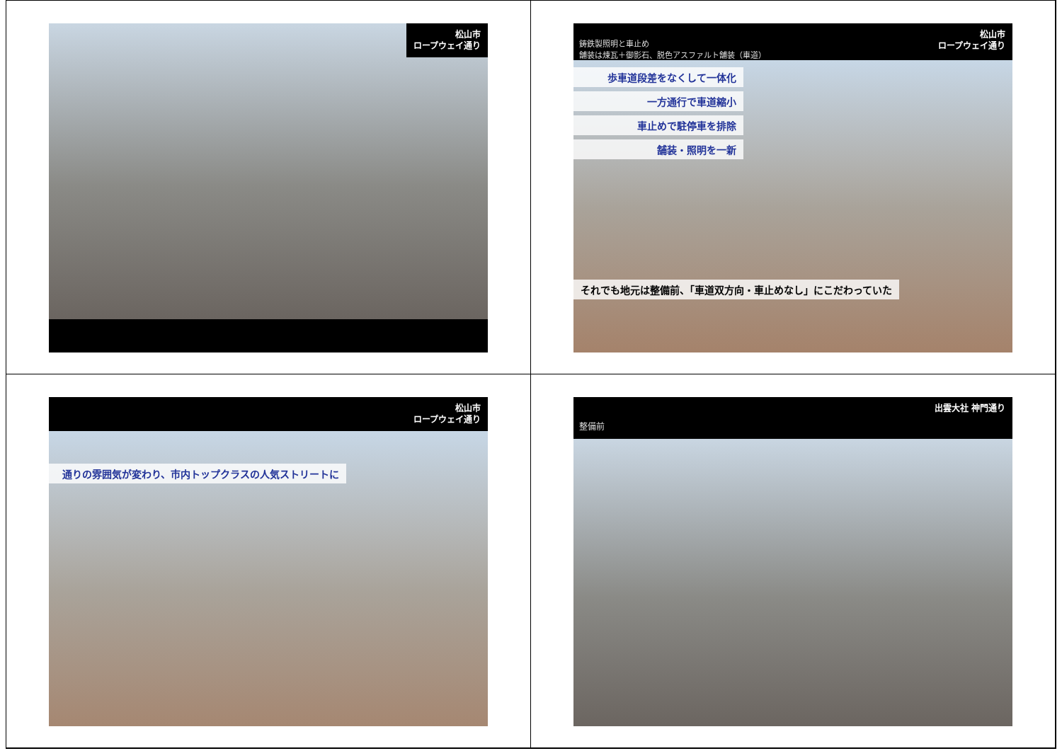松山市
ロープウェイ通り
鋳鉄製照明と車止め
舗装は煉瓦＋御影石、脱色アスファルト舗装（車道）
松山市
ロープウェイ通り
歩車道段差をなくして一体化
一方通行で車道縮小
車止めで駐停車を排除
舗装・照明を一新
それでも地元は整備前、「車道双方向・車止めなし」にこだわっていた
松山市
ロープウェイ通り
通りの雰囲気が変わり、市内トップクラスの人気ストリートに
出雲大社 神門通り
整備前